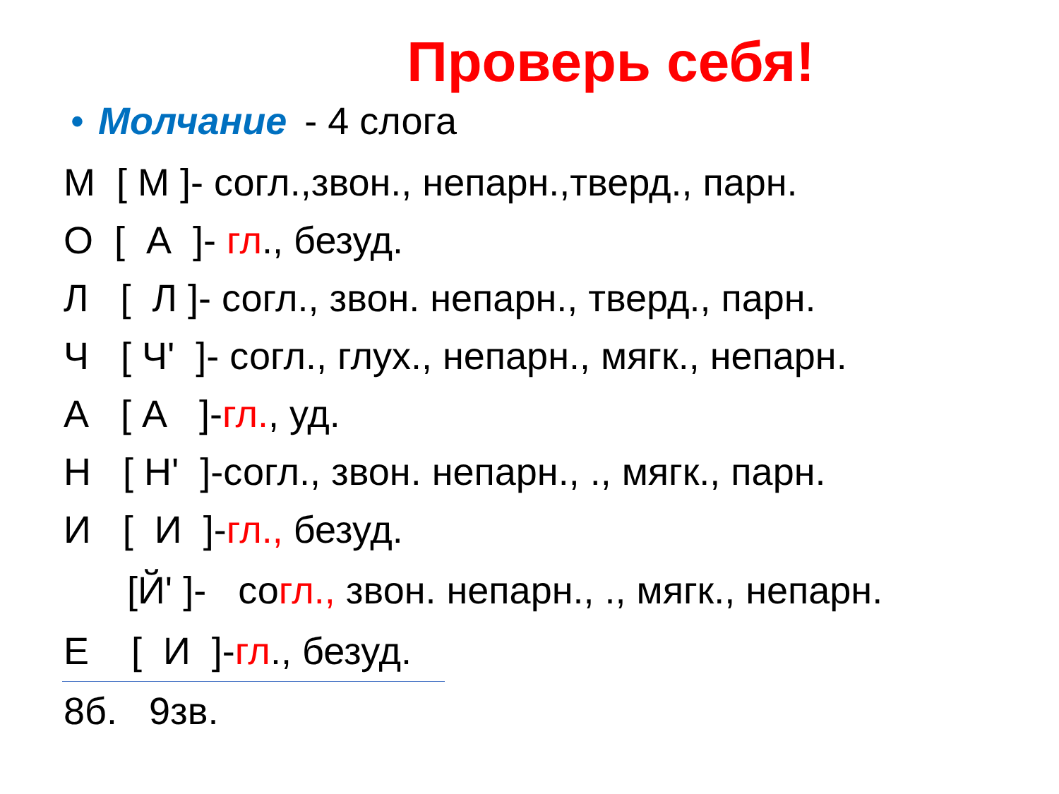Проверь себя!
• Молчание - 4 слога
М [ М ]- согл.,звон., непарн.,тверд., парн.
О [ А ]- гл., безуд.
Л [ Л ]- согл., звон. непарн., тверд., парн.
Ч [ Ч' ]- согл., глух., непарн., мягк., непарн.
А [ А ]-гл., уд.
Н [ Н' ]-согл., звон. непарн., ., мягк., парн.
И [ И ]-гл., безуд.
[Й' ]- согл., звон. непарн., ., мягк., непарн.
Е [ И ]-гл., безуд.
8б. 9зв.